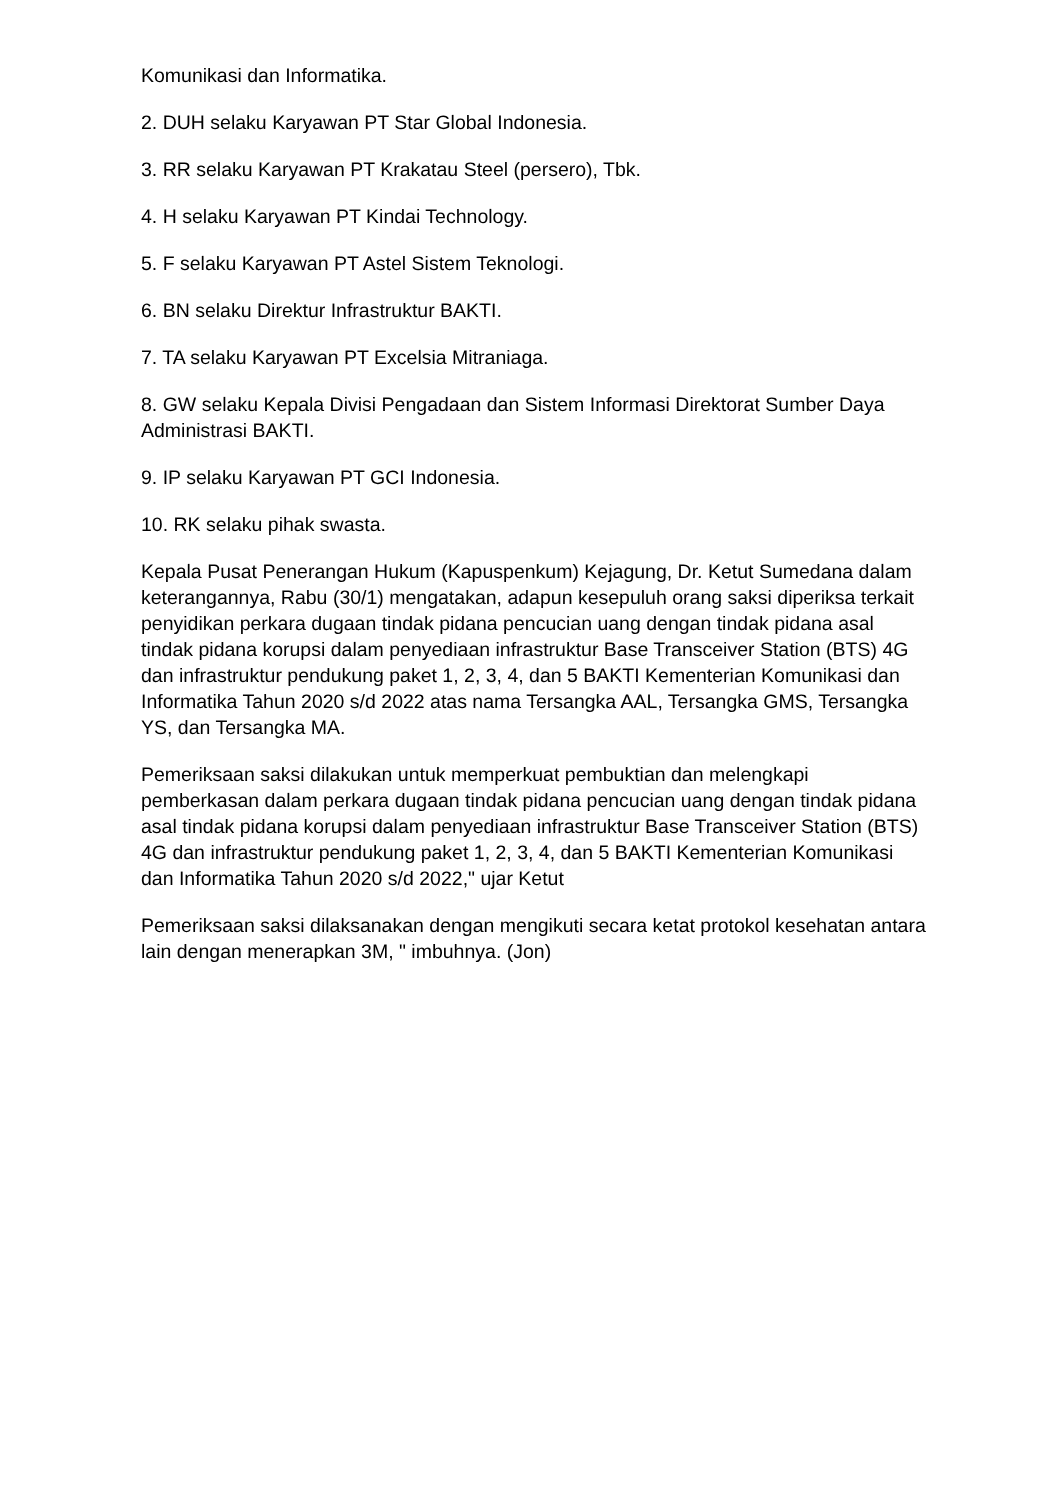Komunikasi dan Informatika.
2. DUH selaku Karyawan PT Star Global Indonesia.
3. RR selaku Karyawan PT Krakatau Steel (persero), Tbk.
4. H selaku Karyawan PT Kindai Technology.
5. F selaku Karyawan PT Astel Sistem Teknologi.
6. BN selaku Direktur Infrastruktur BAKTI.
7. TA selaku Karyawan PT Excelsia Mitraniaga.
8. GW selaku Kepala Divisi Pengadaan dan Sistem Informasi Direktorat Sumber Daya Administrasi BAKTI.
9. IP selaku Karyawan PT GCI Indonesia.
10. RK selaku pihak swasta.
Kepala Pusat Penerangan Hukum (Kapuspenkum) Kejagung, Dr. Ketut Sumedana dalam keterangannya, Rabu (30/1) mengatakan, adapun kesepuluh orang saksi diperiksa terkait penyidikan perkara dugaan tindak pidana pencucian uang dengan tindak pidana asal tindak pidana korupsi dalam penyediaan infrastruktur Base Transceiver Station (BTS) 4G dan infrastruktur pendukung paket 1, 2, 3, 4, dan 5 BAKTI Kementerian Komunikasi dan Informatika Tahun 2020 s/d 2022 atas nama Tersangka AAL, Tersangka GMS, Tersangka YS, dan Tersangka MA.
Pemeriksaan saksi dilakukan untuk memperkuat pembuktian dan melengkapi pemberkasan dalam perkara dugaan tindak pidana pencucian uang dengan tindak pidana asal tindak pidana korupsi dalam penyediaan infrastruktur Base Transceiver Station (BTS) 4G dan infrastruktur pendukung paket 1, 2, 3, 4, dan 5 BAKTI Kementerian Komunikasi dan Informatika Tahun 2020 s/d 2022," ujar Ketut
Pemeriksaan saksi dilaksanakan dengan mengikuti secara ketat protokol kesehatan antara lain dengan menerapkan 3M, " imbuhnya. (Jon)